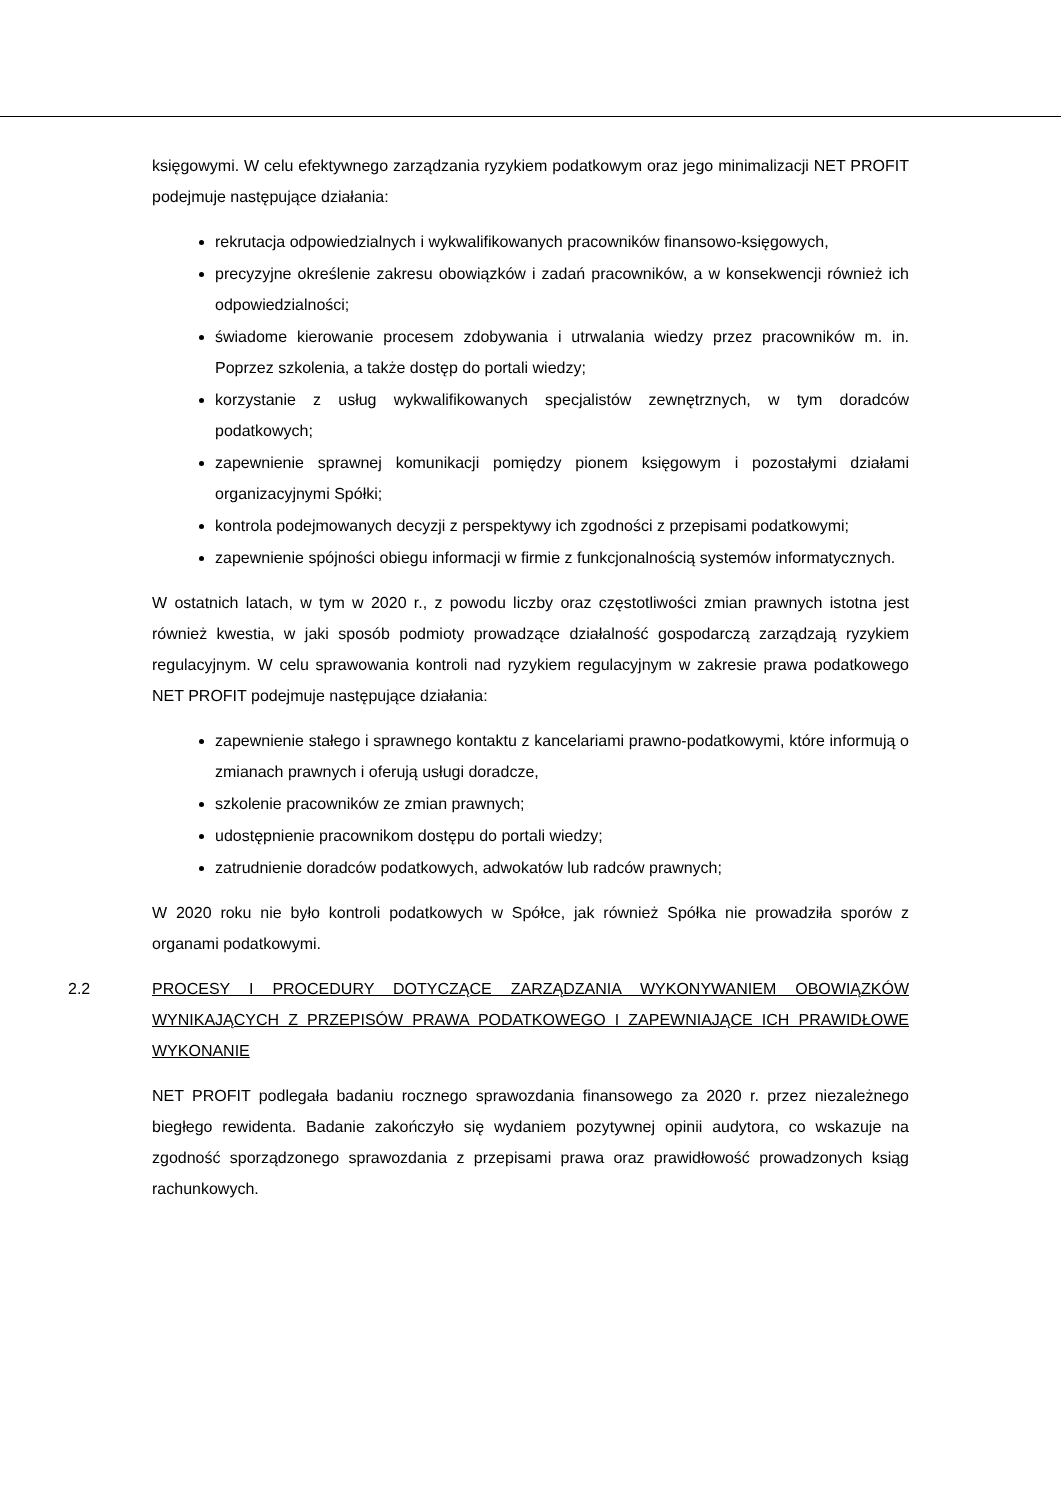księgowymi. W celu efektywnego zarządzania ryzykiem podatkowym oraz jego minimalizacji NET PROFIT podejmuje następujące działania:
rekrutacja odpowiedzialnych i wykwalifikowanych pracowników finansowo-księgowych,
precyzyjne określenie zakresu obowiązków i zadań pracowników, a w konsekwencji również ich odpowiedzialności;
świadome kierowanie procesem zdobywania i utrwalania wiedzy przez pracowników m. in. Poprzez szkolenia, a także dostęp do portali wiedzy;
korzystanie z usług wykwalifikowanych specjalistów zewnętrznych, w tym doradców podatkowych;
zapewnienie sprawnej komunikacji pomiędzy pionem księgowym i pozostałymi działami organizacyjnymi Spółki;
kontrola podejmowanych decyzji z perspektywy ich zgodności z przepisami podatkowymi;
zapewnienie spójności obiegu informacji w firmie z funkcjonalnością systemów informatycznych.
W ostatnich latach, w tym w 2020 r., z powodu liczby oraz częstotliwości zmian prawnych istotna jest również kwestia, w jaki sposób podmioty prowadzące działalność gospodarczą zarządzają ryzykiem regulacyjnym. W celu sprawowania kontroli nad ryzykiem regulacyjnym w zakresie prawa podatkowego NET PROFIT podejmuje następujące działania:
zapewnienie stałego i sprawnego kontaktu z kancelariami prawno-podatkowymi, które informują o zmianach prawnych i oferują usługi doradcze,
szkolenie pracowników ze zmian prawnych;
udostępnienie pracownikom dostępu do portali wiedzy;
zatrudnienie doradców podatkowych, adwokatów lub radców prawnych;
W 2020 roku nie było kontroli podatkowych w Spółce, jak również Spółka nie prowadziła sporów z organami podatkowymi.
2.2 PROCESY I PROCEDURY DOTYCZĄCE ZARZĄDZANIA WYKONYWANIEM OBOWIĄZKÓW WYNIKAJĄCYCH Z PRZEPISÓW PRAWA PODATKOWEGO I ZAPEWNIAJĄCE ICH PRAWIDŁOWE WYKONANIE
NET PROFIT podlegała badaniu rocznego sprawozdania finansowego za 2020 r. przez niezależnego biegłego rewidenta. Badanie zakończyło się wydaniem pozytywnej opinii audytora, co wskazuje na zgodność sporządzonego sprawozdania z przepisami prawa oraz prawidłowość prowadzonych ksiąg rachunkowych.